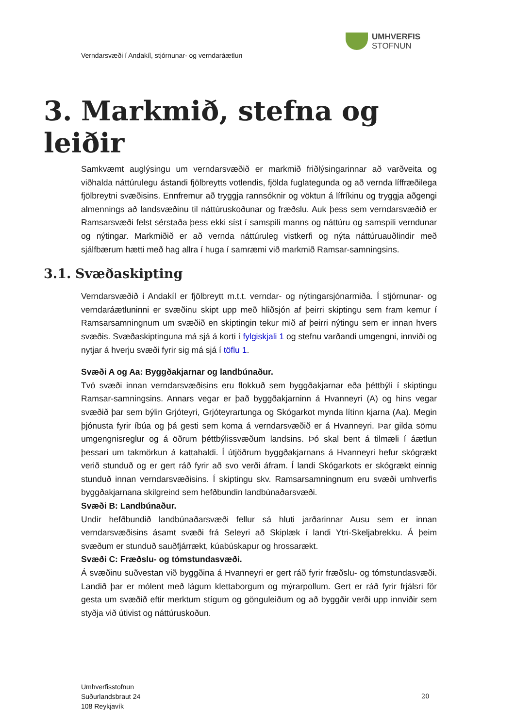UMHVERFIS
STOFNUN
Verndarsvæði í Andakíl, stjórnunar- og verndaráætlun
3. Markmið, stefna og leiðir
Samkvæmt auglýsingu um verndarsvæðið er markmið friðlýsingarinnar að varðveita og viðhalda náttúrulegu ástandi fjölbreytts votlendis, fjölda fuglategunda og að vernda líffræðilega fjölbreytni svæðisins. Ennfremur að tryggja rannsóknir og vöktun á lífríkinu og tryggja aðgengi almennings að landsvæðinu til náttúruskoðunar og fræðslu. Auk þess sem verndarsvæðið er Ramsarsvæði felst sérstaða þess ekki síst í samspili manns og náttúru og samspili verndunar og nýtingar. Markmiðið er að vernda náttúruleg vistkerfi og nýta náttúruauðlindir með sjálfbærum hætti með hag allra í huga í samræmi við markmið Ramsar-samningsins.
3.1. Svæðaskipting
Verndarsvæðið í Andakíl er fjölbreytt m.t.t. verndar- og nýtingarsjónarmiða. Í stjórnunar- og verndaráætluninni er svæðinu skipt upp með hliðsjón af þeirri skiptingu sem fram kemur í Ramsarsamningnum um svæðið en skiptingin tekur mið af þeirri nýtingu sem er innan hvers svæðis. Svæðaskiptinguna má sjá á korti í fylgiskjali 1 og stefnu varðandi umgengni, innviði og nytjar á hverju svæði fyrir sig má sjá í töflu 1.
Svæði A og Aa: Byggðakjarnar og landbúnaður.
Tvö svæði innan verndarsvæðisins eru flokkuð sem byggðakjarnar eða þéttbýli í skiptingu Ramsar-samningsins. Annars vegar er það byggðakjarninn á Hvanneyri (A) og hins vegar svæðið þar sem býlin Grjóteyri, Grjóteyrartunga og Skógarkot mynda lítinn kjarna (Aa). Megin þjónusta fyrir íbúa og þá gesti sem koma á verndarsvæðið er á Hvanneyri. Þar gilda sömu umgengnisreglur og á öðrum þéttbýlissvæðum landsins. Þó skal bent á tilmæli í áætlun þessari um takmörkun á kattahaldi. Í útjöðrum byggðakjarnans á Hvanneyri hefur skógrækt verið stunduð og er gert ráð fyrir að svo verði áfram. Í landi Skógarkots er skógrækt einnig stunduð innan verndarsvæðisins. Í skiptingu skv. Ramsarsamningnum eru svæði umhverfis byggðakjarnana skilgreind sem hefðbundin landbúnaðarsvæði.
Svæði B: Landbúnaður.
Undir hefðbundið landbúnaðarsvæði fellur sá hluti jarðarinnar Ausu sem er innan verndarsvæðisins ásamt svæði frá Seleyri að Skiplæk í landi Ytri-Skeljabrekku. Á þeim svæðum er stunduð sauðfjárrækt, kúabúskapur og hrossarækt.
Svæði C: Fræðslu- og tómstundasvæði.
Á svæðinu suðvestan við byggðina á Hvanneyri er gert ráð fyrir fræðslu- og tómstundasvæði. Landið þar er mólent með lágum klettaborgum og mýrarpollum. Gert er ráð fyrir frjálsri för gesta um svæðið eftir merktum stígum og gönguleiðum og að byggðir verði upp innviðir sem styðja við útivist og náttúruskoðun.
Umhverfisstofnun
Suðurlandsbraut 24
108 Reykjavík
20